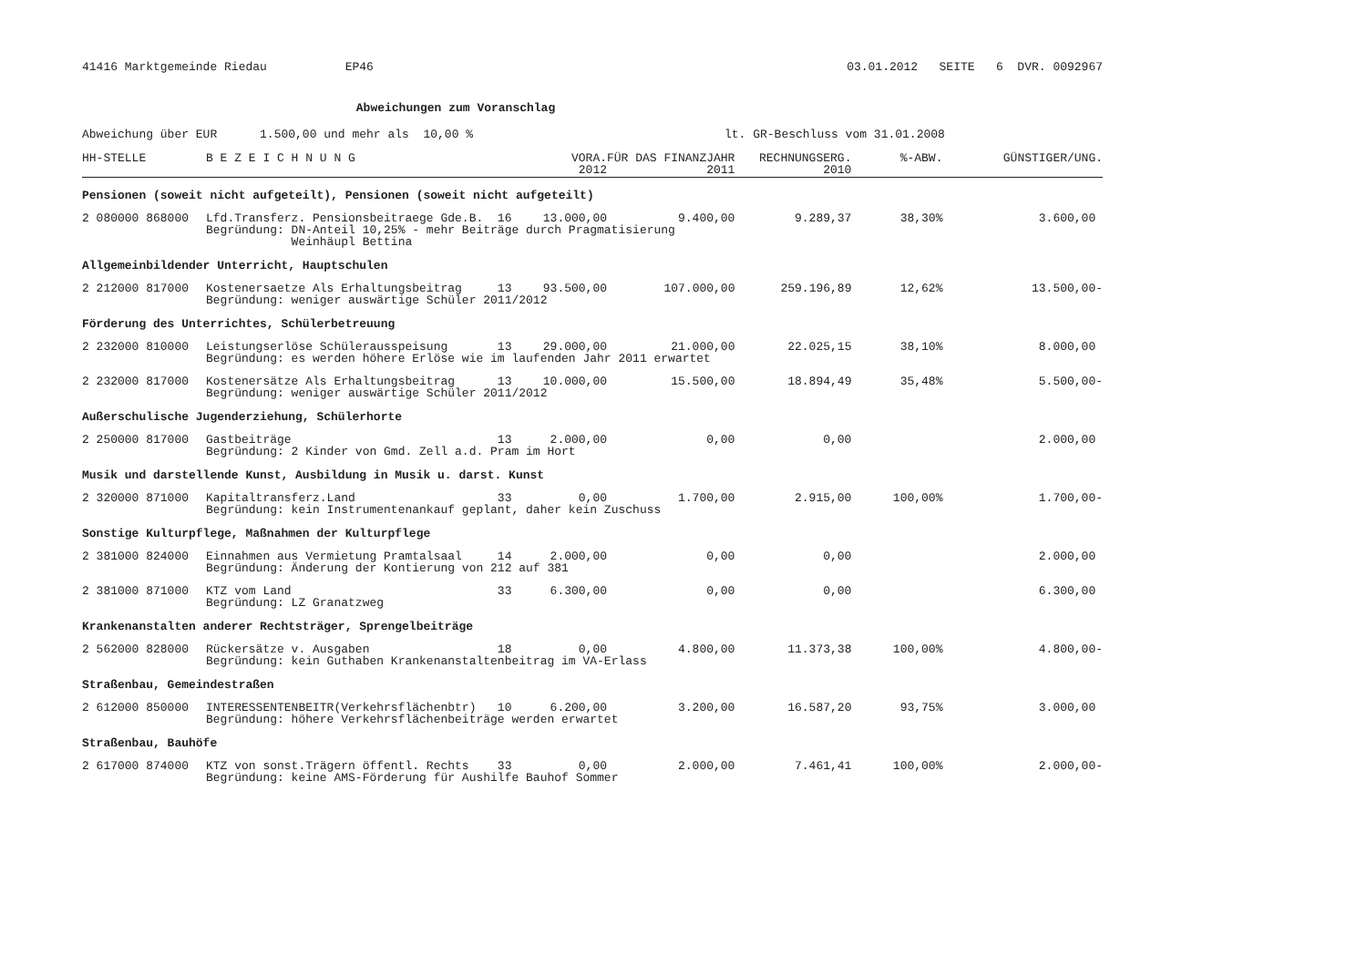41416 Marktgemeinde Riedau EP46 03.01.2012 SEITE 6 DVR. 0092967
Abweichungen zum Voranschlag
Abweichung über EUR 1.500,00 und mehr als 10,00 % lt. GR-Beschluss vom 31.01.2008
| HH-STELLE | B E Z E I C H N U N G | | VORA. 2012 | FÜR DAS FINANZJAHR 2011 | RECHNUNGSERG. 2010 | %-ABW. | GÜNSTIGER/UNG. |
| --- | --- | --- | --- | --- | --- | --- | --- |
| Pensionen (soweit nicht aufgeteilt), Pensionen (soweit nicht aufgeteilt) | | | | | | | |
| 2 080000 868000 | Lfd.Transferz. Pensionsbeitraege Gde.B. 16 | | 13.000,00 | 9.400,00 | 9.289,37 | 38,30% | 3.600,00 |
| | Begründung: DN-Anteil 10,25% - mehr Beiträge durch Pragmatisierung Weinhäupl Bettina | | | | | | |
| Allgemeinbildender Unterricht, Hauptschulen | | | | | | | |
| 2 212000 817000 | Kostenersaetze Als Erhaltungsbeitrag 13 | | 93.500,00 | 107.000,00 | 259.196,89 | 12,62% | 13.500,00- |
| | Begründung: weniger auswärtige Schüler 2011/2012 | | | | | | |
| Förderung des Unterrichtes, Schülerbetreuung | | | | | | | |
| 2 232000 810000 | Leistungserlöse Schülerausspeisung 13 | | 29.000,00 | 21.000,00 | 22.025,15 | 38,10% | 8.000,00 |
| | Begründung: es werden höhere Erlöse wie im laufenden Jahr 2011 erwartet | | | | | | |
| 2 232000 817000 | Kostenersätze Als Erhaltungsbeitrag 13 | | 10.000,00 | 15.500,00 | 18.894,49 | 35,48% | 5.500,00- |
| | Begründung: weniger auswärtige Schüler 2011/2012 | | | | | | |
| Außerschulische Jugenderziehung, Schülerhorte | | | | | | | |
| 2 250000 817000 | Gastbeiträge 13 | | 2.000,00 | 0,00 | 0,00 | | 2.000,00 |
| | Begründung: 2 Kinder von Gmd. Zell a.d. Pram im Hort | | | | | | |
| Musik und darstellende Kunst, Ausbildung in Musik u. darst. Kunst | | | | | | | |
| 2 320000 871000 | Kapitaltransferz.Land 33 | | 0,00 | 1.700,00 | 2.915,00 | 100,00% | 1.700,00- |
| | Begründung: kein Instrumentenankauf geplant, daher kein Zuschuss | | | | | | |
| Sonstige Kulturpflege, Maßnahmen der Kulturpflege | | | | | | | |
| 2 381000 824000 | Einnahmen aus Vermietung Pramtalsaal 14 | | 2.000,00 | 0,00 | 0,00 | | 2.000,00 |
| | Begründung: Änderung der Kontierung von 212 auf 381 | | | | | | |
| 2 381000 871000 | KTZ vom Land 33 | | 6.300,00 | 0,00 | 0,00 | | 6.300,00 |
| | Begründung: LZ Granatzweg | | | | | | |
| Krankenanstalten anderer Rechtsträger, Sprengelbeiträge | | | | | | | |
| 2 562000 828000 | Rückersätze v. Ausgaben 18 | | 0,00 | 4.800,00 | 11.373,38 | 100,00% | 4.800,00- |
| | Begründung: kein Guthaben Krankenanstaltenbeitrag im VA-Erlass | | | | | | |
| Straßenbau, Gemeindestraßen | | | | | | | |
| 2 612000 850000 | INTERESSENTENBEITR(Verkehrsflächenbtr) 10 | | 6.200,00 | 3.200,00 | 16.587,20 | 93,75% | 3.000,00 |
| | Begründung: höhere Verkehrsflächenbeiträge werden erwartet | | | | | | |
| Straßenbau, Bauhöfe | | | | | | | |
| 2 617000 874000 | KTZ von sonst.Trägern öffentl. Rechts 33 | | 0,00 | 2.000,00 | 7.461,41 | 100,00% | 2.000,00- |
| | Begründung: keine AMS-Förderung für Aushilfe Bauhof Sommer | | | | | | |